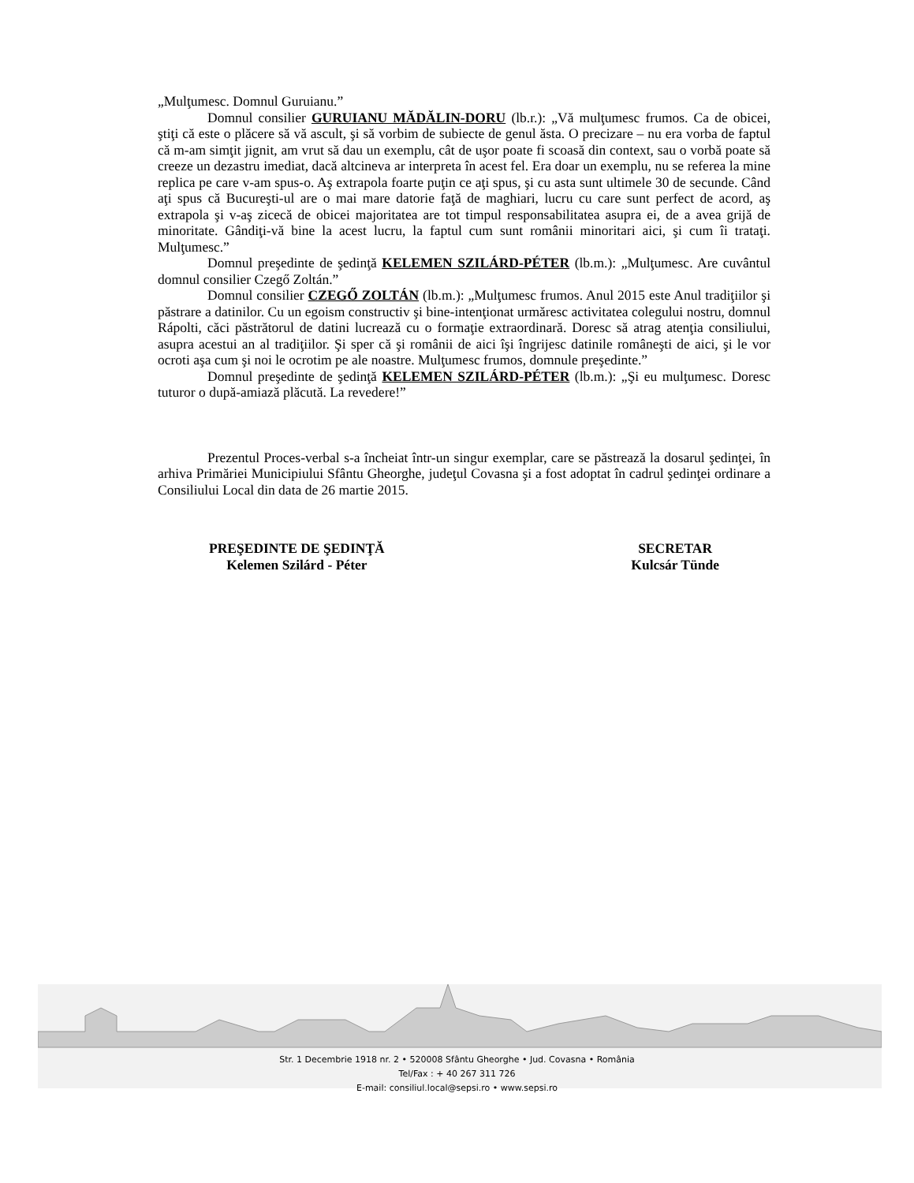„Mulţumesc. Domnul Guruianu.”
Domnul consilier GURUIANU MĂDĂLIN-DORU (lb.r.): „Vă mulţumesc frumos. Ca de obicei, ştiţi că este o plăcere să vă ascult, şi să vorbim de subiecte de genul ăsta. O precizare – nu era vorba de faptul că m-am simţit jignit, am vrut să dau un exemplu, cât de uşor poate fi scoasă din context, sau o vorbă poate să creeze un dezastru imediat, dacă altcineva ar interpreta în acest fel. Era doar un exemplu, nu se referea la mine replica pe care v-am spus-o. Aş extrapola foarte puţin ce aţi spus, şi cu asta sunt ultimele 30 de secunde. Când aţi spus că Bucureşti-ul are o mai mare datorie faţă de maghiari, lucru cu care sunt perfect de acord, aş extrapola şi v-aş zicecă de obicei majoritatea are tot timpul responsabilitatea asupra ei, de a avea grijă de minoritate. Gândiţi-vă bine la acest lucru, la faptul cum sunt românii minoritari aici, şi cum îi trataţi. Mulţumesc.”
Domnul preşedinte de şedinţă KELEMEN SZILÁRD-PÉTER (lb.m.): „Mulţumesc. Are cuvântul domnul consilier Czegő Zoltán.”
Domnul consilier CZEGŐ ZOLTÁN (lb.m.): „Mulţumesc frumos. Anul 2015 este Anul tradiţiilor şi păstrare a datinilor. Cu un egoism constructiv şi bine-intenţionat urmăresc activitatea colegului nostru, domnul Rápolti, căci păstrătorul de datini lucrează cu o formaţie extraordinară. Doresc să atrag atenţia consiliului, asupra acestui an al tradiţiilor. Şi sper că şi românii de aici îşi îngrijesc datinile româneşti de aici, şi le vor ocroti aşa cum şi noi le ocrotim pe ale noastre. Mulţumesc frumos, domnule preşedinte.”
Domnul preşedinte de şedinţă KELEMEN SZILÁRD-PÉTER (lb.m.): „Şi eu mulţumesc. Doresc tuturor o după-amiază plăcută. La revedere!”
Prezentul Proces-verbal s-a încheiat într-un singur exemplar, care se păstrează la dosarul şedinţei, în arhiva Primăriei Municipiului Sfântu Gheorghe, judeţul Covasna şi a fost adoptat în cadrul şedinţei ordinare a Consiliului Local din data de 26 martie 2015.
PREŞEDINTE DE ŞEDINŢĂ
Kelemen Szilárd - Péter
SECRETAR
Kulcsár Tünde
Str. 1 Decembrie 1918 nr. 2 • 520008 Sfântu Gheorghe • Jud. Covasna • România
Tel/Fax : + 40 267 311 726
E-mail: consiliul.local@sepsi.ro • www.sepsi.ro